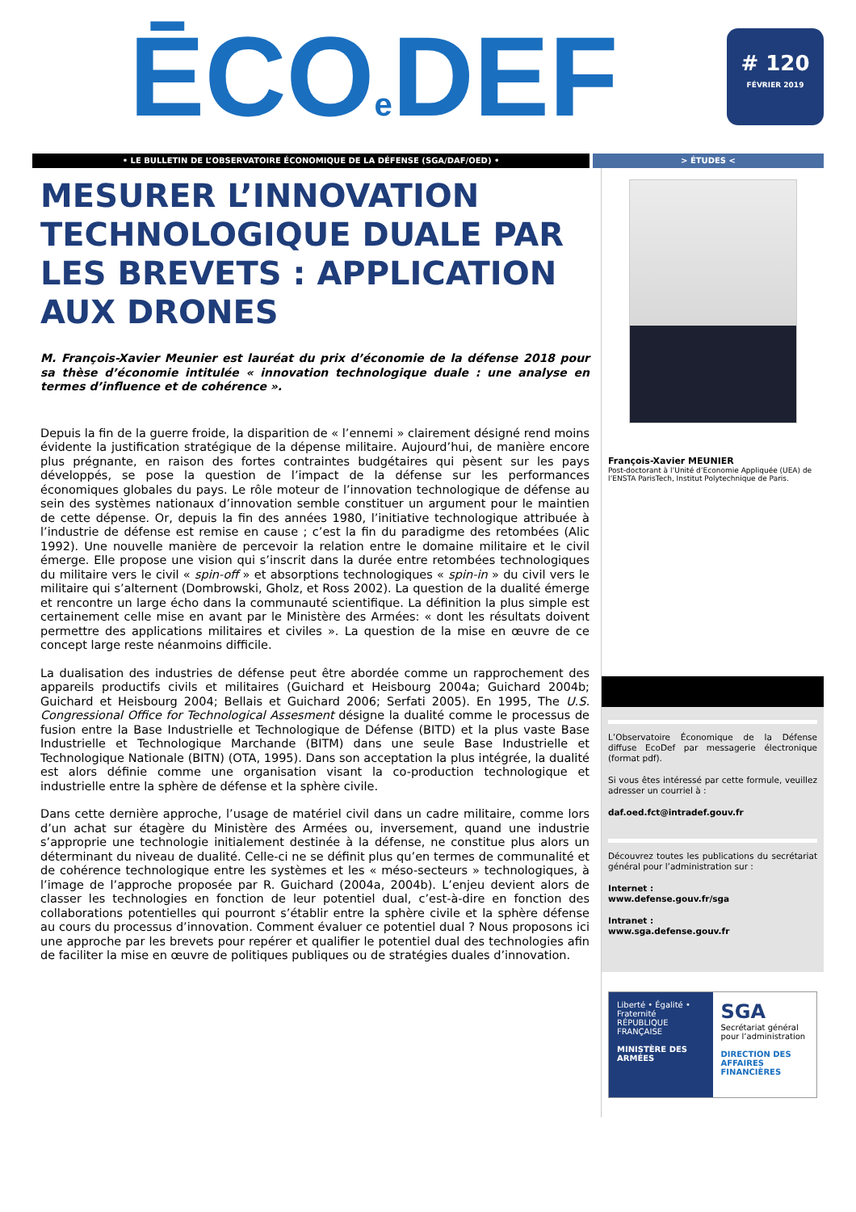ĒCOe DEF
# 120
FÉVRIER 2019
• LE BULLETIN DE L’OBSERVATOIRE ÉCONOMIQUE DE LA DÉFENSE (SGA/DAF/OED) • > ÉTUDES <
MESURER L’INNOVATION TECHNOLOGIQUE DUALE PAR LES BREVETS : APPLICATION AUX DRONES
M. François-Xavier Meunier est lauréat du prix d’économie de la défense 2018 pour sa thèse d’économie intitulée « innovation technologique duale : une analyse en termes d’influence et de cohérence ».
Depuis la fin de la guerre froide, la disparition de « l’ennemi » clairement désigné rend moins évidente la justification stratégique de la dépense militaire. Aujourd’hui, de manière encore plus prégnante, en raison des fortes contraintes budgétaires qui pèsent sur les pays développés, se pose la question de l’impact de la défense sur les performances économiques globales du pays. Le rôle moteur de l’innovation technologique de défense au sein des systèmes nationaux d’innovation semble constituer un argument pour le maintien de cette dépense. Or, depuis la fin des années 1980, l’initiative technologique attribuée à l’industrie de défense est remise en cause ; c’est la fin du paradigme des retombées (Alic 1992). Une nouvelle manière de percevoir la relation entre le domaine militaire et le civil émerge. Elle propose une vision qui s’inscrit dans la durée entre retombées technologiques du militaire vers le civil « spin-off » et absorptions technologiques « spin-in » du civil vers le militaire qui s’alternent (Dombrowski, Gholz, et Ross 2002). La question de la dualité émerge et rencontre un large écho dans la communauté scientifique. La définition la plus simple est certainement celle mise en avant par le Ministère des Armées: « dont les résultats doivent permettre des applications militaires et civiles ». La question de la mise en œuvre de ce concept large reste néanmoins difficile.
La dualisation des industries de défense peut être abordée comme un rapprochement des appareils productifs civils et militaires (Guichard et Heisbourg 2004a; Guichard 2004b; Guichard et Heisbourg 2004; Bellais et Guichard 2006; Serfati 2005). En 1995, The U.S. Congressional Office for Technological Assesment désigne la dualité comme le processus de fusion entre la Base Industrielle et Technologique de Défense (BITD) et la plus vaste Base Industrielle et Technologique Marchande (BITM) dans une seule Base Industrielle et Technologique Nationale (BITN) (OTA, 1995). Dans son acceptation la plus intégrée, la dualité est alors définie comme une organisation visant la co-production technologique et industrielle entre la sphère de défense et la sphère civile.
Dans cette dernière approche, l’usage de matériel civil dans un cadre militaire, comme lors d’un achat sur étagère du Ministère des Armées ou, inversement, quand une industrie s’approprie une technologie initialement destinée à la défense, ne constitue plus alors un déterminant du niveau de dualité. Celle-ci ne se définit plus qu’en termes de communalité et de cohérence technologique entre les systèmes et les « méso-secteurs » technologiques, à l’image de l’approche proposée par R. Guichard (2004a, 2004b). L’enjeu devient alors de classer les technologies en fonction de leur potentiel dual, c’est-à-dire en fonction des collaborations potentielles qui pourront s’établir entre la sphère civile et la sphère défense au cours du processus d’innovation. Comment évaluer ce potentiel dual ? Nous proposons ici une approche par les brevets pour repérer et qualifier le potentiel dual des technologies afin de faciliter la mise en œuvre de politiques publiques ou de stratégies duales d’innovation.
François-Xavier MEUNIER
Post-doctorant à l’Unité d’Economie Appliquée (UEA) de l’ENSTA ParisTech, Institut Polytechnique de Paris.
L’Observatoire Économique de la Défense diffuse EcoDef par messagerie électronique (format pdf).
Si vous êtes intéressé par cette formule, veuillez adresser un courriel à :
daf.oed.fct@intradef.gouv.fr
Découvrez toutes les publications du secrétariat général pour l’administration sur :
Internet :
www.defense.gouv.fr/sga
Intranet :
www.sga.defense.gouv.fr
Liberté • Égalité • Fraternité
RÉPUBLIQUE FRANÇAISE
MINISTÈRE DES ARMÉES
SGA
Secrétariat général pour l’administration
DIRECTION DES AFFAIRES FINANCIÈRES